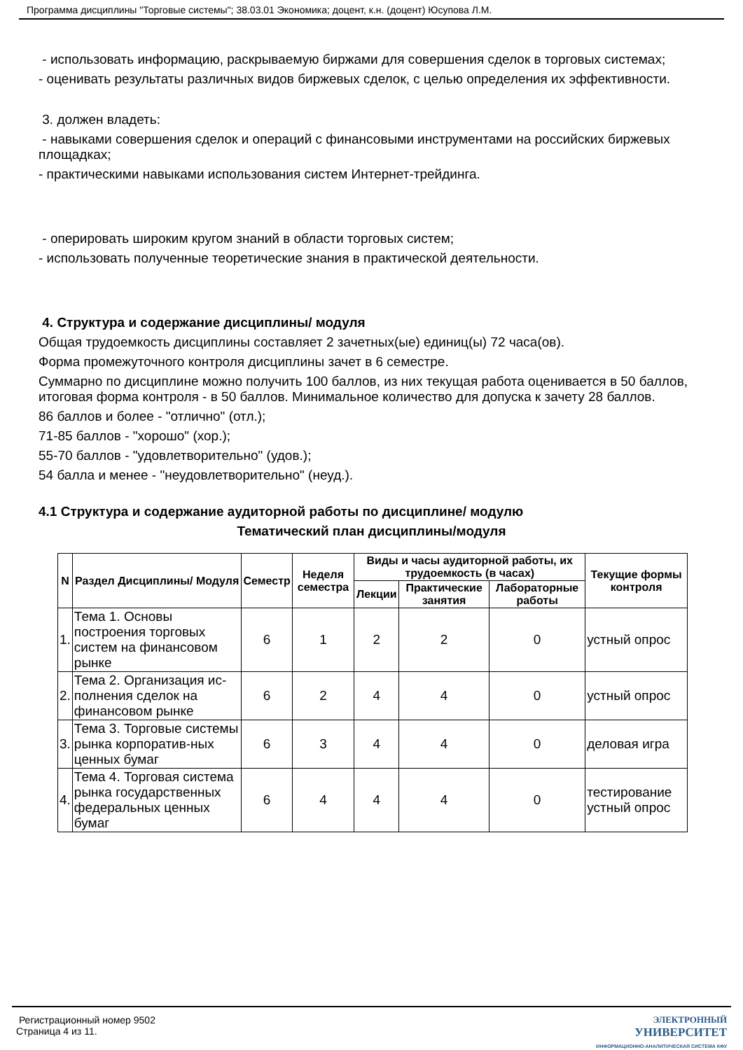Программа дисциплины "Торговые системы"; 38.03.01 Экономика; доцент, к.н. (доцент) Юсупова Л.М.
- использовать информацию, раскрываемую биржами для совершения сделок в торговых системах;
- оценивать результаты различных видов биржевых сделок, с целью определения их эффективности.
3. должен владеть:
- навыками совершения сделок и операций с финансовыми инструментами на российских биржевых площадках;
- практическими навыками использования систем Интернет-трейдинга.
- оперировать широким кругом знаний в области торговых систем;
- использовать полученные теоретические знания в практической деятельности.
4. Структура и содержание дисциплины/ модуля
Общая трудоемкость дисциплины составляет 2 зачетных(ые) единиц(ы) 72 часа(ов).
Форма промежуточного контроля дисциплины зачет в 6 семестре.
Суммарно по дисциплине можно получить 100 баллов, из них текущая работа оценивается в 50 баллов, итоговая форма контроля - в 50 баллов. Минимальное количество для допуска к зачету 28 баллов.
86 баллов и более - "отлично" (отл.);
71-85 баллов - "хорошо" (хор.);
55-70 баллов - "удовлетворительно" (удов.);
54 балла и менее - "неудовлетворительно" (неуд.).
4.1 Структура и содержание аудиторной работы по дисциплине/ модулю
Тематический план дисциплины/модуля
| N | Раздел Дисциплины/ Модуля | Семестр | Неделя семестра | Виды и часы аудиторной работы, их трудоемкость (в часах) | | | Текущие формы контроля |
| --- | --- | --- | --- | --- | --- | --- | --- |
| | | | | Лекции | Практические занятия | Лабораторные работы | |
| 1. | Тема 1. Основы построения торговых систем на финансовом рынке | 6 | 1 | 2 | 2 | 0 | устный опрос |
| 2. | Тема 2. Организация ис-полнения сделок на финансовом рынке | 6 | 2 | 4 | 4 | 0 | устный опрос |
| 3. | Тема 3. Торговые системы рынка корпоратив-ных ценных бумаг | 6 | 3 | 4 | 4 | 0 | деловая игра |
| 4. | Тема 4. Торговая система рынка государственных федеральных ценных бумаг | 6 | 4 | 4 | 4 | 0 | тестирование устный опрос |
Регистрационный номер 9502
Страница 4 из 11.
ЭЛЕКТРОННЫЙ
УНИВЕРСИТЕТ
ИНФОРМАЦИОННО-АНАЛИТИЧЕСКАЯ СИСТЕМА КФУ